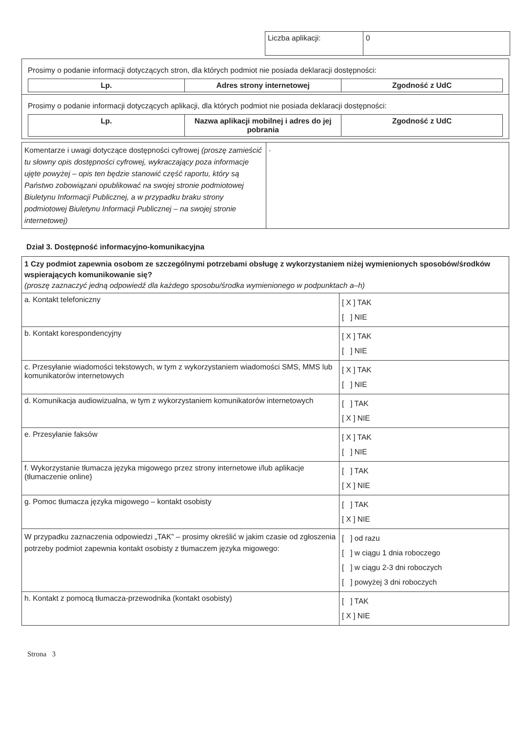| Liczba aplikacji: | 0 |
| Prosimy o podanie informacji dotyczących stron, dla których podmiot nie posiada deklaracji dostępności: / Lp. / Adres strony internetowej / Zgodność z UdC / / --- / --- / --- / |
| Prosimy o podanie informacji dotyczących aplikacji, dla których podmiot nie posiada deklaracji dostępności: / Lp. / Nazwa aplikacji mobilnej i adres do jej pobrania / Zgodność z UdC / / --- / --- / --- / |
| Komentarze i uwagi dotyczące dostępności cyfrowej (proszę zamieścić tu słowny opis dostępności cyfrowej, wykraczający poza informacje ujęte powyżej – opis ten będzie stanowić część raportu, który są Państwo zobowiązani opublikować na swojej stronie podmiotowej Biuletynu Informacji Publicznej, a w przypadku braku strony podmiotowej Biuletynu Informacji Publicznej – na swojej stronie internetowej) | . |
Dział 3. Dostępność informacyjno-komunikacyjna
| 1 Czy podmiot zapewnia osobom ze szczególnymi potrzebami obsługę z wykorzystaniem niżej wymienionych sposobów/środków wspierających komunikowanie się? (proszę zaznaczyć jedną odpowiedź dla każdego sposobu/środka wymienionego w podpunktach a–h) | |
| a. Kontakt telefoniczny | [ X ] TAK [ ] NIE |
| b. Kontakt korespondencyjny | [ X ] TAK [ ] NIE |
| c. Przesyłanie wiadomości tekstowych, w tym z wykorzystaniem wiadomości SMS, MMS lub komunikatorów internetowych | [ X ] TAK [ ] NIE |
| d. Komunikacja audiowizualna, w tym z wykorzystaniem komunikatorów internetowych | [ ] TAK [ X ] NIE |
| e. Przesyłanie faksów | [ X ] TAK [ ] NIE |
| f. Wykorzystanie tłumacza języka migowego przez strony internetowe i/lub aplikacje (tłumaczenie online) | [ ] TAK [ X ] NIE |
| g. Pomoc tłumacza języka migowego – kontakt osobisty | [ ] TAK [ X ] NIE |
| W przypadku zaznaczenia odpowiedzi „TAK” – prosimy określić w jakim czasie od zgłoszenia potrzeby podmiot zapewnia kontakt osobisty z tłumaczem języka migowego: | [ ] od razu [ ] w ciągu 1 dnia roboczego [ ] w ciągu 2-3 dni roboczych [ ] powyżej 3 dni roboczych |
| h. Kontakt z pomocą tłumacza-przewodnika (kontakt osobisty) | [ ] TAK [ X ] NIE |
Strona 3